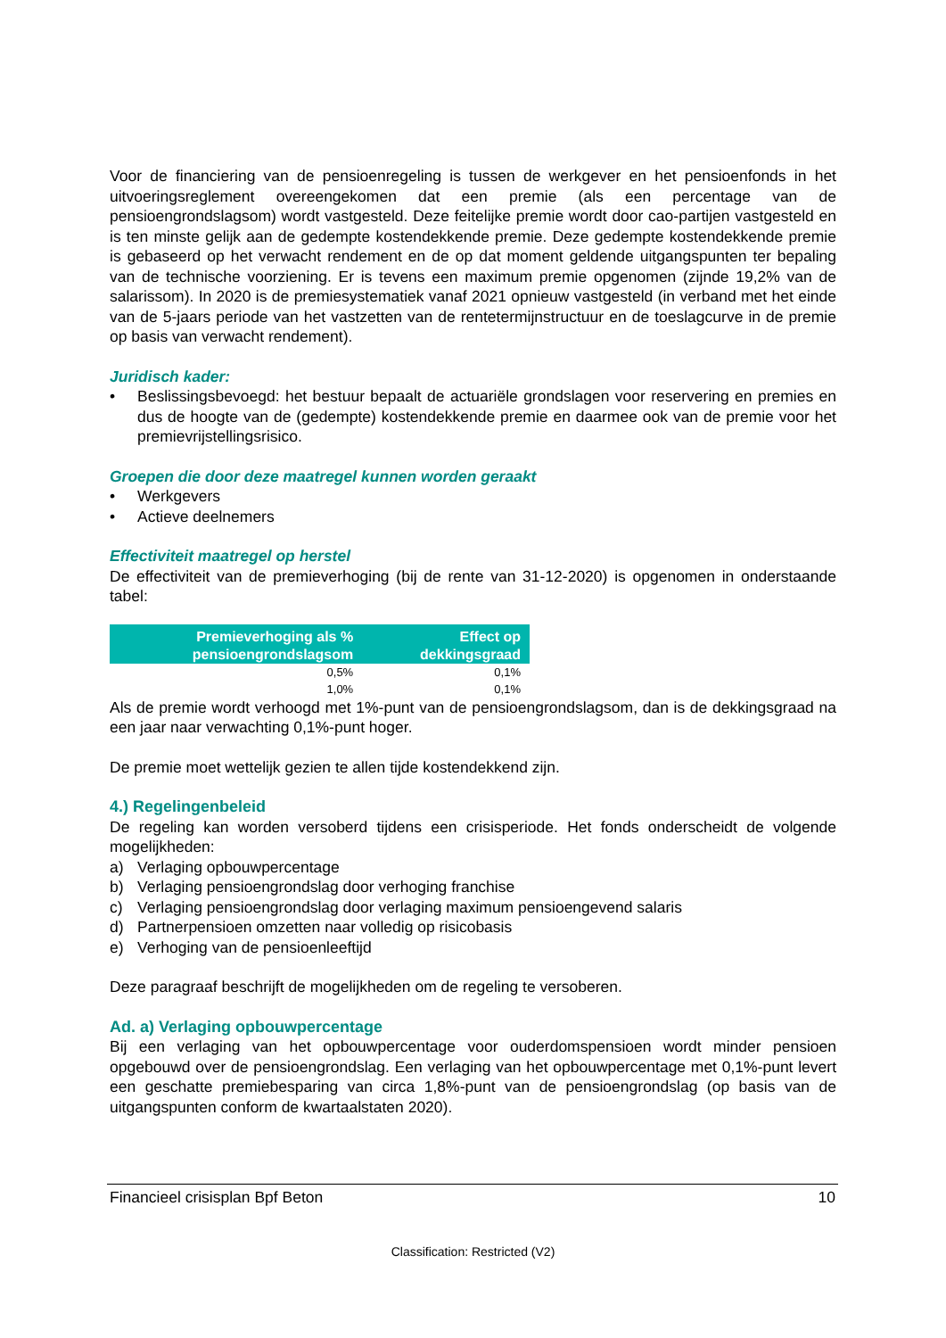Voor de financiering van de pensioenregeling is tussen de werkgever en het pensioenfonds in het uitvoeringsreglement overeengekomen dat een premie (als een percentage van de pensioengrondslagsom) wordt vastgesteld. Deze feitelijke premie wordt door cao-partijen vastgesteld en is ten minste gelijk aan de gedempte kostendekkende premie. Deze gedempte kostendekkende premie is gebaseerd op het verwacht rendement en de op dat moment geldende uitgangspunten ter bepaling van de technische voorziening. Er is tevens een maximum premie opgenomen (zijnde 19,2% van de salarissom). In 2020 is de premiesystematiek vanaf 2021 opnieuw vastgesteld (in verband met het einde van de 5-jaars periode van het vastzetten van de rentetermijnstructuur en de toeslagcurve in de premie op basis van verwacht rendement).
Juridisch kader:
• Beslissingsbevoegd: het bestuur bepaalt de actuariële grondslagen voor reservering en premies en dus de hoogte van de (gedempte) kostendekkende premie en daarmee ook van de premie voor het premievrijstellingsrisico.
Groepen die door deze maatregel kunnen worden geraakt
• Werkgevers
• Actieve deelnemers
Effectiviteit maatregel op herstel
De effectiviteit van de premieverhoging (bij de rente van 31-12-2020) is opgenomen in onderstaande tabel:
| Premieverhoging als % pensioengrondslagsom | Effect op dekkingsgraad |
| --- | --- |
| 0,5% | 0,1% |
| 1,0% | 0,1% |
Als de premie wordt verhoogd met 1%-punt van de pensioengrondslagsom, dan is de dekkingsgraad na een jaar naar verwachting 0,1%-punt hoger.
De premie moet wettelijk gezien te allen tijde kostendekkend zijn.
4.) Regelingenbeleid
De regeling kan worden versoberd tijdens een crisisperiode. Het fonds onderscheidt de volgende mogelijkheden:
a) Verlaging opbouwpercentage
b) Verlaging pensioengrondslag door verhoging franchise
c) Verlaging pensioengrondslag door verlaging maximum pensioengevend salaris
d) Partnerpensioen omzetten naar volledig op risicobasis
e) Verhoging van de pensioenleeftijd
Deze paragraaf beschrijft de mogelijkheden om de regeling te versoberen.
Ad. a) Verlaging opbouwpercentage
Bij een verlaging van het opbouwpercentage voor ouderdomspensioen wordt minder pensioen opgebouwd over de pensioengrondslag. Een verlaging van het opbouwpercentage met 0,1%-punt levert een geschatte premiebesparing van circa 1,8%-punt van de pensioengrondslag (op basis van de uitgangspunten conform de kwartaalstaten 2020).
Financieel crisisplan Bpf Beton 10
Classification: Restricted (V2)